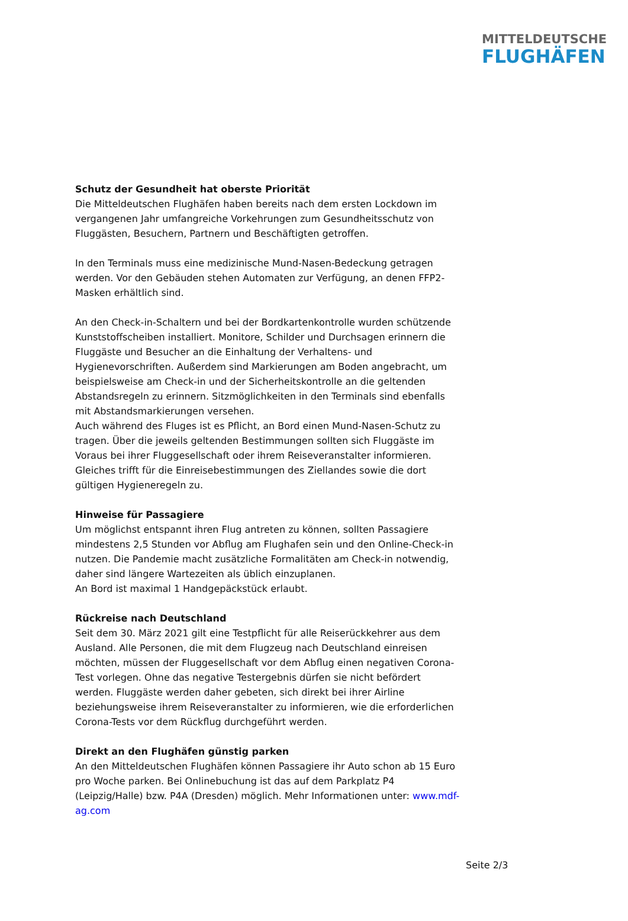MITTELDEUTSCHE
FLUGHÄFEN
Schutz der Gesundheit hat oberste Priorität
Die Mitteldeutschen Flughäfen haben bereits nach dem ersten Lockdown im vergangenen Jahr umfangreiche Vorkehrungen zum Gesundheitsschutz von Fluggästen, Besuchern, Partnern und Beschäftigten getroffen.
In den Terminals muss eine medizinische Mund-Nasen-Bedeckung getragen werden. Vor den Gebäuden stehen Automaten zur Verfügung, an denen FFP2-Masken erhältlich sind.
An den Check-in-Schaltern und bei der Bordkartenkontrolle wurden schützende Kunststoffscheiben installiert. Monitore, Schilder und Durchsagen erinnern die Fluggäste und Besucher an die Einhaltung der Verhaltens- und Hygienevorschriften. Außerdem sind Markierungen am Boden angebracht, um beispielsweise am Check-in und der Sicherheitskontrolle an die geltenden Abstandsregeln zu erinnern. Sitzmöglichkeiten in den Terminals sind ebenfalls mit Abstandsmarkierungen versehen.
Auch während des Fluges ist es Pflicht, an Bord einen Mund-Nasen-Schutz zu tragen. Über die jeweils geltenden Bestimmungen sollten sich Fluggäste im Voraus bei ihrer Fluggesellschaft oder ihrem Reiseveranstalter informieren. Gleiches trifft für die Einreisebestimmungen des Ziellandes sowie die dort gültigen Hygieneregeln zu.
Hinweise für Passagiere
Um möglichst entspannt ihren Flug antreten zu können, sollten Passagiere mindestens 2,5 Stunden vor Abflug am Flughafen sein und den Online-Check-in nutzen. Die Pandemie macht zusätzliche Formalitäten am Check-in notwendig, daher sind längere Wartezeiten als üblich einzuplanen.
An Bord ist maximal 1 Handgepäckstück erlaubt.
Rückreise nach Deutschland
Seit dem 30. März 2021 gilt eine Testpflicht für alle Reiserückkehrer aus dem Ausland. Alle Personen, die mit dem Flugzeug nach Deutschland einreisen möchten, müssen der Fluggesellschaft vor dem Abflug einen negativen Corona-Test vorlegen. Ohne das negative Testergebnis dürfen sie nicht befördert werden. Fluggäste werden daher gebeten, sich direkt bei ihrer Airline beziehungsweise ihrem Reiseveranstalter zu informieren, wie die erforderlichen Corona-Tests vor dem Rückflug durchgeführt werden.
Direkt an den Flughäfen günstig parken
An den Mitteldeutschen Flughäfen können Passagiere ihr Auto schon ab 15 Euro pro Woche parken. Bei Onlinebuchung ist das auf dem Parkplatz P4 (Leipzig/Halle) bzw. P4A (Dresden) möglich. Mehr Informationen unter: www.mdf-ag.com
Seite 2/3